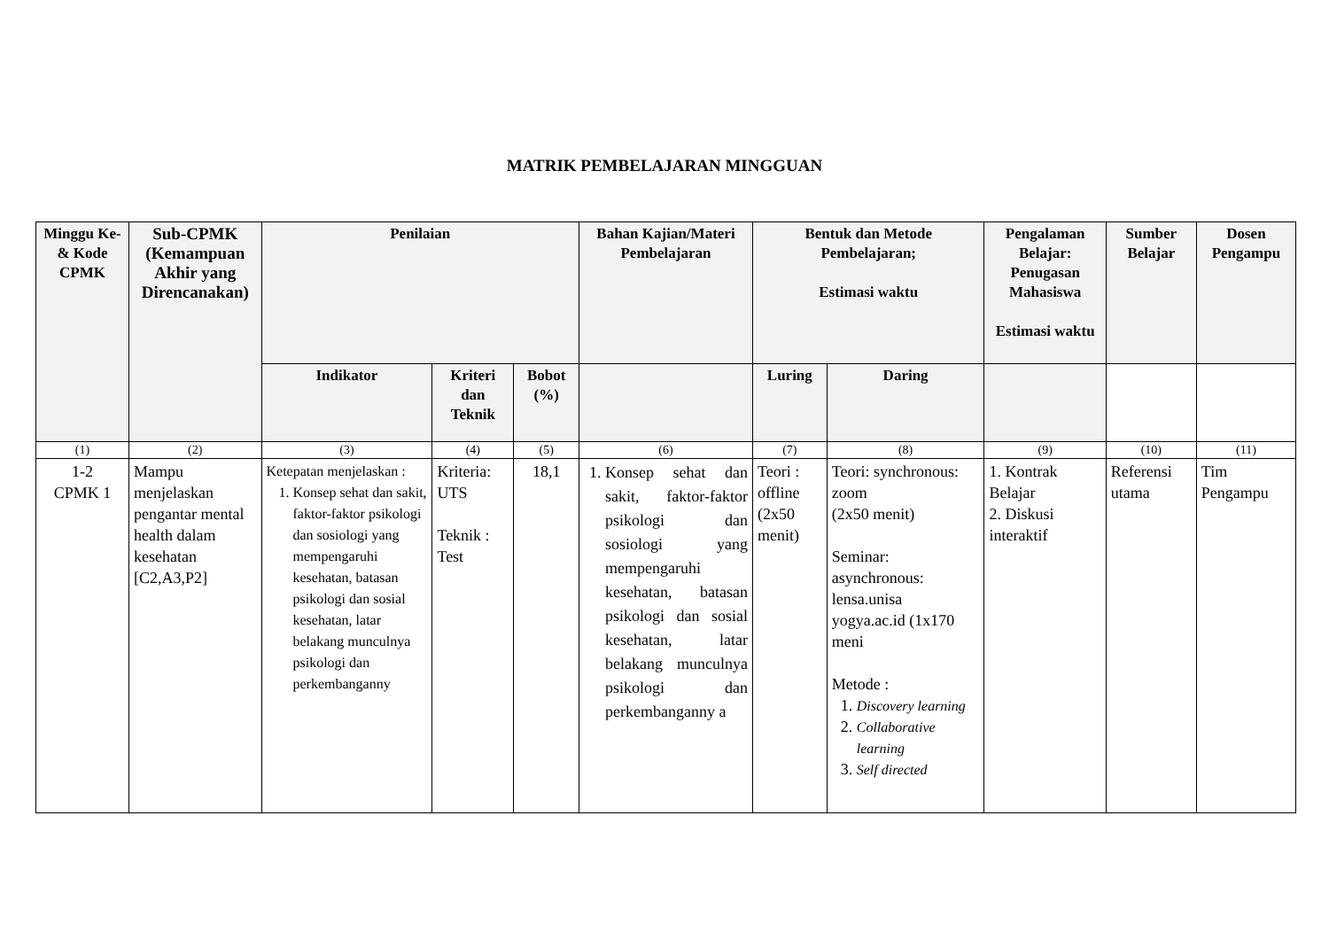MATRIK PEMBELAJARAN MINGGUAN
| Minggu Ke- & Kode CPMK | Sub-CPMK (Kemampuan Akhir yang Direncanakan) | Penilaian | | | Bahan Kajian/Materi Pembelajaran | Bentuk dan Metode Pembelajaran; Estimasi waktu | | Pengalaman Belajar: Penugasan Mahasiswa Estimasi waktu | Sumber Belajar | Dosen Pengampu |
| --- | --- | --- | --- | --- | --- | --- | --- | --- | --- | --- |
| | | Indikator | Kriteri dan Teknik | Bobot (%) | | Luring | Daring | | | |
| (1) | (2) | (3) | (4) | (5) | (6) | (7) | (8) | (9) | (10) | (11) |
| 1-2 CPMK 1 | Mampu menjelaskan pengantar mental health dalam kesehatan [C2,A3,P2] | Ketepatan menjelaskan : 1. Konsep sehat dan sakit, faktor-faktor psikologi dan sosiologi yang mempengaruhi kesehatan, batasan psikologi dan sosial kesehatan, latar belakang munculnya psikologi dan perkembanganny | Kriteria: UTS Teknik : Test | 18,1 | 1. Konsep sehat dan sakit, faktor-faktor psikologi dan sosiologi yang mempengaruhi kesehatan, batasan psikologi dan sosial kesehatan, latar belakang munculnya psikologi dan perkembanganny a | Teori : offline (2x50 menit) | Teori: synchronous: zoom (2x50 menit) Seminar: asynchronous: lensa.unisa yogya.ac.id (1x170 meni Metode : 1. Discovery learning 2. Collaborative learning 3. Self directed | 1. Kontrak Belajar 2. Diskusi interaktif | Referensi utama | Tim Pengampu |